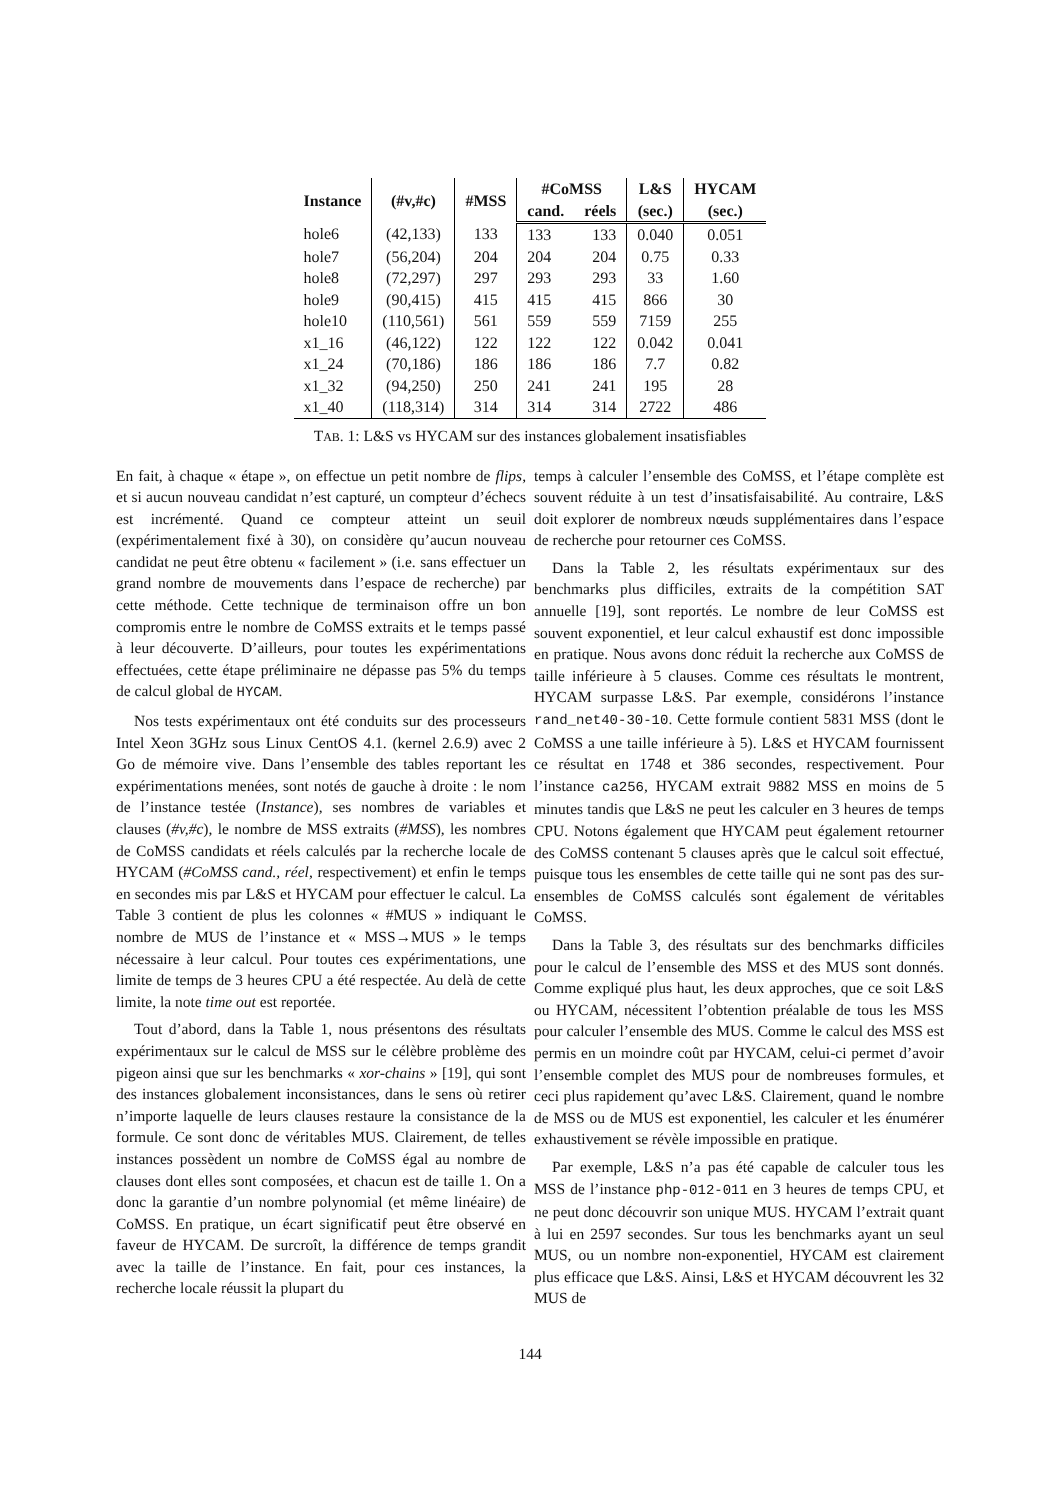| Instance | (#v,#c) | #MSS | #CoMSS | | L&S | HYCAM |
| --- | --- | --- | --- | --- | --- | --- |
| | | | cand. | réels | (sec.) | (sec.) |
| hole6 | (42,133) | 133 | 133 | 133 | 0.040 | 0.051 |
| hole7 | (56,204) | 204 | 204 | 204 | 0.75 | 0.33 |
| hole8 | (72,297) | 297 | 293 | 293 | 33 | 1.60 |
| hole9 | (90,415) | 415 | 415 | 415 | 866 | 30 |
| hole10 | (110,561) | 561 | 559 | 559 | 7159 | 255 |
| x1_16 | (46,122) | 122 | 122 | 122 | 0.042 | 0.041 |
| x1_24 | (70,186) | 186 | 186 | 186 | 7.7 | 0.82 |
| x1_32 | (94,250) | 250 | 241 | 241 | 195 | 28 |
| x1_40 | (118,314) | 314 | 314 | 314 | 2722 | 486 |
TAB. 1: L&S vs HYCAM sur des instances globalement insatisfiables
En fait, à chaque « étape », on effectue un petit nombre de flips, et si aucun nouveau candidat n’est capturé, un compteur d’échecs est incrémenté. Quand ce compteur atteint un seuil (expérimentalement fixé à 30), on considère qu’aucun nouveau candidat ne peut être obtenu « facilement » (i.e. sans effectuer un grand nombre de mouvements dans l’espace de recherche) par cette méthode. Cette technique de terminaison offre un bon compromis entre le nombre de CoMSS extraits et le temps passé à leur découverte. D’ailleurs, pour toutes les expérimentations effectuées, cette étape préliminaire ne dépasse pas 5% du temps de calcul global de HYCAM.
Nos tests expérimentaux ont été conduits sur des processeurs Intel Xeon 3GHz sous Linux CentOS 4.1. (kernel 2.6.9) avec 2 Go de mémoire vive. Dans l’ensemble des tables reportant les expérimentations menées, sont notés de gauche à droite : le nom de l’instance testée (Instance), ses nombres de variables et clauses (#v,#c), le nombre de MSS extraits (#MSS), les nombres de CoMSS candidats et réels calculés par la recherche locale de HYCAM (#CoMSS cand., réel, respectivement) et enfin le temps en secondes mis par L&S et HYCAM pour effectuer le calcul. La Table 3 contient de plus les colonnes « #MUS » indiquant le nombre de MUS de l’instance et « MSS→MUS » le temps nécessaire à leur calcul. Pour toutes ces expérimentations, une limite de temps de 3 heures CPU a été respectée. Au delà de cette limite, la note time out est reportée.
Tout d’abord, dans la Table 1, nous présentons des résultats expérimentaux sur le calcul de MSS sur le célèbre problème des pigeon ainsi que sur les benchmarks « xor-chains » [19], qui sont des instances globalement inconsistances, dans le sens où retirer n’importe laquelle de leurs clauses restaure la consistance de la formule. Ce sont donc de véritables MUS. Clairement, de telles instances possèdent un nombre de CoMSS égal au nombre de clauses dont elles sont composées, et chacun est de taille 1. On a donc la garantie d’un nombre polynomial (et même linéaire) de CoMSS. En pratique, un écart significatif peut être observé en faveur de HYCAM. De surcroît, la différence de temps grandit avec la taille de l’instance. En fait, pour ces instances, la recherche locale réussit la plupart du
temps à calculer l’ensemble des CoMSS, et l’étape complète est souvent réduite à un test d’insatisfaisabilité. Au contraire, L&S doit explorer de nombreux nœuds supplémentaires dans l’espace de recherche pour retourner ces CoMSS.
Dans la Table 2, les résultats expérimentaux sur des benchmarks plus difficiles, extraits de la compétition SAT annuelle [19], sont reportés. Le nombre de leur CoMSS est souvent exponentiel, et leur calcul exhaustif est donc impossible en pratique. Nous avons donc réduit la recherche aux CoMSS de taille inférieure à 5 clauses. Comme ces résultats le montrent, HYCAM surpasse L&S. Par exemple, considérons l’instance rand_net40-30-10. Cette formule contient 5831 MSS (dont le CoMSS a une taille inférieure à 5). L&S et HYCAM fournissent ce résultat en 1748 et 386 secondes, respectivement. Pour l’instance ca256, HYCAM extrait 9882 MSS en moins de 5 minutes tandis que L&S ne peut les calculer en 3 heures de temps CPU. Notons également que HYCAM peut également retourner des CoMSS contenant 5 clauses après que le calcul soit effectué, puisque tous les ensembles de cette taille qui ne sont pas des sur-ensembles de CoMSS calculés sont également de véritables CoMSS.
Dans la Table 3, des résultats sur des benchmarks difficiles pour le calcul de l’ensemble des MSS et des MUS sont donnés. Comme expliqué plus haut, les deux approches, que ce soit L&S ou HYCAM, nécessitent l’obtention préalable de tous les MSS pour calculer l’ensemble des MUS. Comme le calcul des MSS est permis en un moindre coût par HYCAM, celui-ci permet d’avoir l’ensemble complet des MUS pour de nombreuses formules, et ceci plus rapidement qu’avec L&S. Clairement, quand le nombre de MSS ou de MUS est exponentiel, les calculer et les énumérer exhaustivement se révèle impossible en pratique.
Par exemple, L&S n’a pas été capable de calculer tous les MSS de l’instance php-012-011 en 3 heures de temps CPU, et ne peut donc découvrir son unique MUS. HYCAM l’extrait quant à lui en 2597 secondes. Sur tous les benchmarks ayant un seul MUS, ou un nombre non-exponentiel, HYCAM est clairement plus efficace que L&S. Ainsi, L&S et HYCAM découvrent les 32 MUS de
144